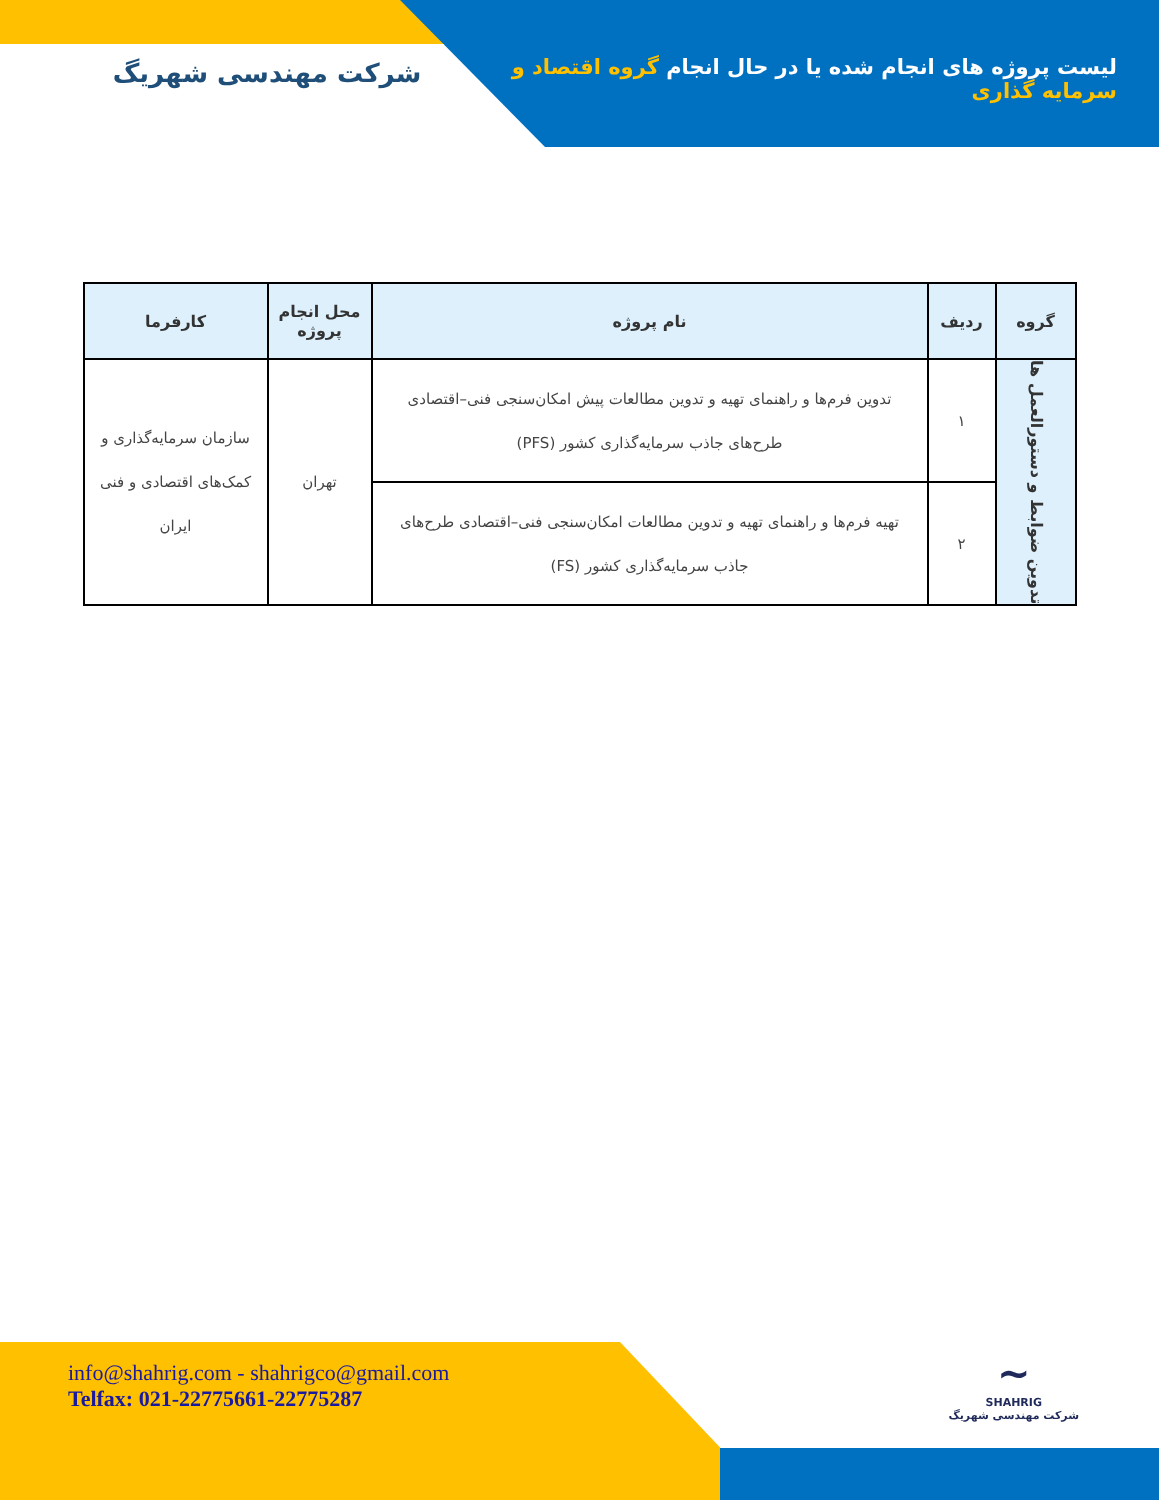لیست پروژه های انجام شده یا در حال انجام گروه اقتصاد و سرمایه گذاری
شرکت مهندسی شهریگ
| گروه | ردیف | نام پروژه | محل انجام پروژه | کارفرما |
| --- | --- | --- | --- | --- |
| تدوین ضوابط و دستورالعمل ها | ۱ | تدوین فرم‌ها و راهنمای تهیه و تدوین مطالعات پیش امکان‌سنجی فنی–اقتصادی طرح‌های جاذب سرمایه‌گذاری کشور (PFS) | تهران | سازمان سرمایه‌گذاری و کمک‌های اقتصادی و فنی ایران |
| | ۲ | تهیه فرم‌ها و راهنمای تهیه و تدوین مطالعات امکان‌سنجی فنی–اقتصادی طرح‌های جاذب سرمایه‌گذاری کشور (FS) | | |
info@shahrig.com - shahrigco@gmail.com
Telfax: 021-22775661-22775287
~
SHAHRIG
شرکت مهندسی شهریگ